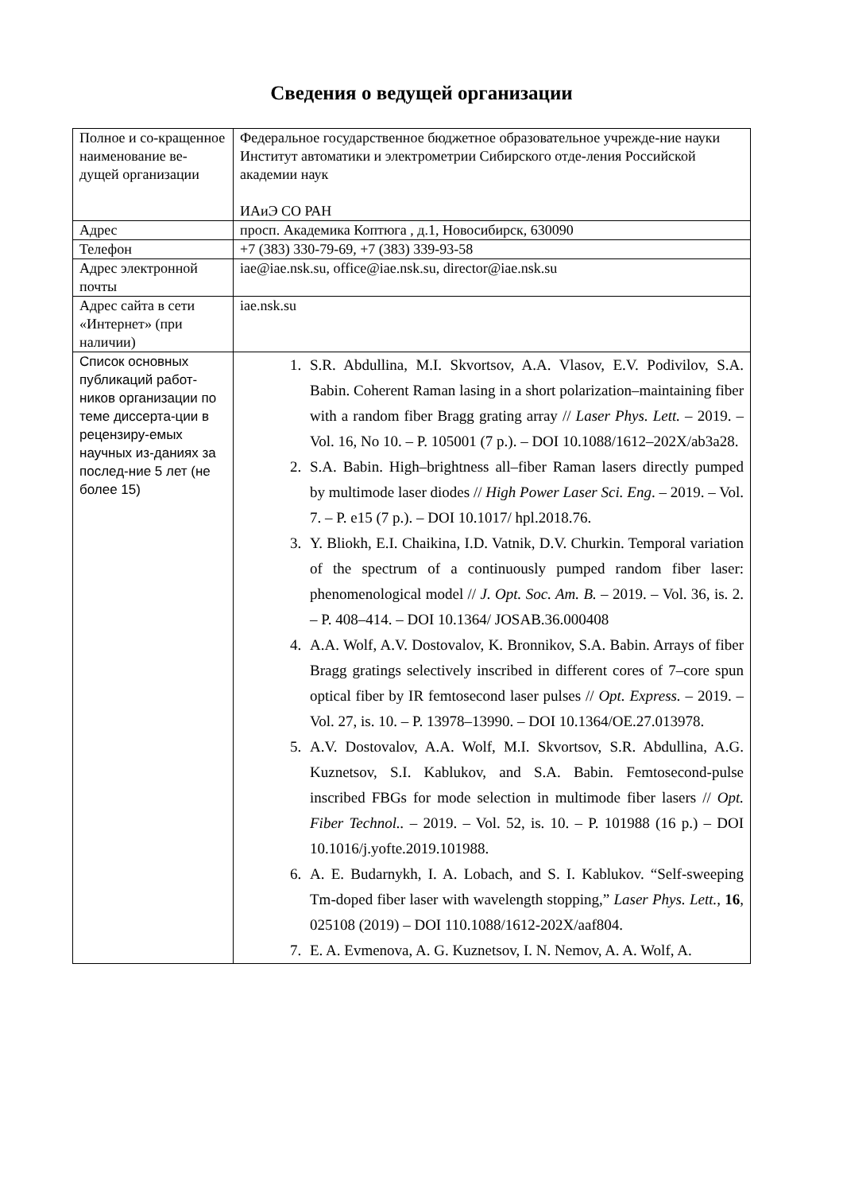Сведения о ведущей организации
| Полное и со-кращенное наименование ве-дущей организации | Федеральное государственное бюджетное образовательное учрежде-ние науки Институт автоматики и электрометрии Сибирского отде-ления Российской академии наук ИАиЭ СО РАН |
| Адрес | просп. Академика Коптюга , д.1, Новосибирск, 630090 |
| Телефон | +7 (383) 330-79-69, +7 (383) 339-93-58 |
| Адрес электронной почты | iae@iae.nsk.su, office@iae.nsk.su, director@iae.nsk.su |
| Адрес сайта в сети «Интернет» (при наличии) | iae.nsk.su |
| Список основных публикаций работ-ников организации по теме диссерта-ции в рецензиру-емых научных из-даниях за послед-ние 5 лет (не более 15) | 1. S.R. Abdullina, M.I. Skvortsov, A.A. Vlasov, E.V. Podivilov, S.A. Babin. Coherent Raman lasing in a short polarization–maintaining fiber with a random fiber Bragg grating array // Laser Phys. Lett. – 2019. – Vol. 16, No 10. – P. 105001 (7 p.). – DOI 10.1088/1612–202X/ab3a28. 2. S.A. Babin. High–brightness all–fiber Raman lasers directly pumped by multimode laser diodes // High Power Laser Sci. Eng . – 2019. – Vol. 7. – P. e15 (7 p.). – DOI 10.1017/ hpl.2018.76. 3. Y. Bliokh, E.I. Chaikina, I.D. Vatnik, D.V. Churkin. Temporal variation of the spectrum of a continuously pumped random fiber laser: phenomenological model // J. Opt. Soc. Am. B. – 2019. – Vol. 36, is. 2. – P. 408–414. – DOI 10.1364/ JOSAB.36.000408 4. A.A. Wolf, A.V. Dostovalov, K. Bronnikov, S.A. Babin. Arrays of fiber Bragg gratings selectively inscribed in different cores of 7–core spun optical fiber by IR femtosecond laser pulses // Opt. Express. – 2019. – Vol. 27, is. 10. – P. 13978–13990. – DOI 10.1364/OE.27.013978. 5. A.V. Dostovalov, A.A. Wolf, M.I. Skvortsov, S.R. Abdullina, A.G. Kuznetsov, S.I. Kablukov, and S.A. Babin. Femtosecond-pulse inscribed FBGs for mode selection in multimode fiber lasers // Opt. Fiber Technol.. – 2019. – Vol. 52, is. 10. – P. 101988 (16 p.) – DOI 10.1016/j.yofte.2019.101988. 6. A. E. Budarnykh, I. A. Lobach, and S. I. Kablukov. “Self-sweeping Tm-doped fiber laser with wavelength stopping,” Laser Phys. Lett. , 16 , 025108 (2019) – DOI 110.1088/1612-202X/aaf804. 7. E. A. Evmenova, A. G. Kuznetsov, I. N. Nemov, A. A. Wolf, A. |